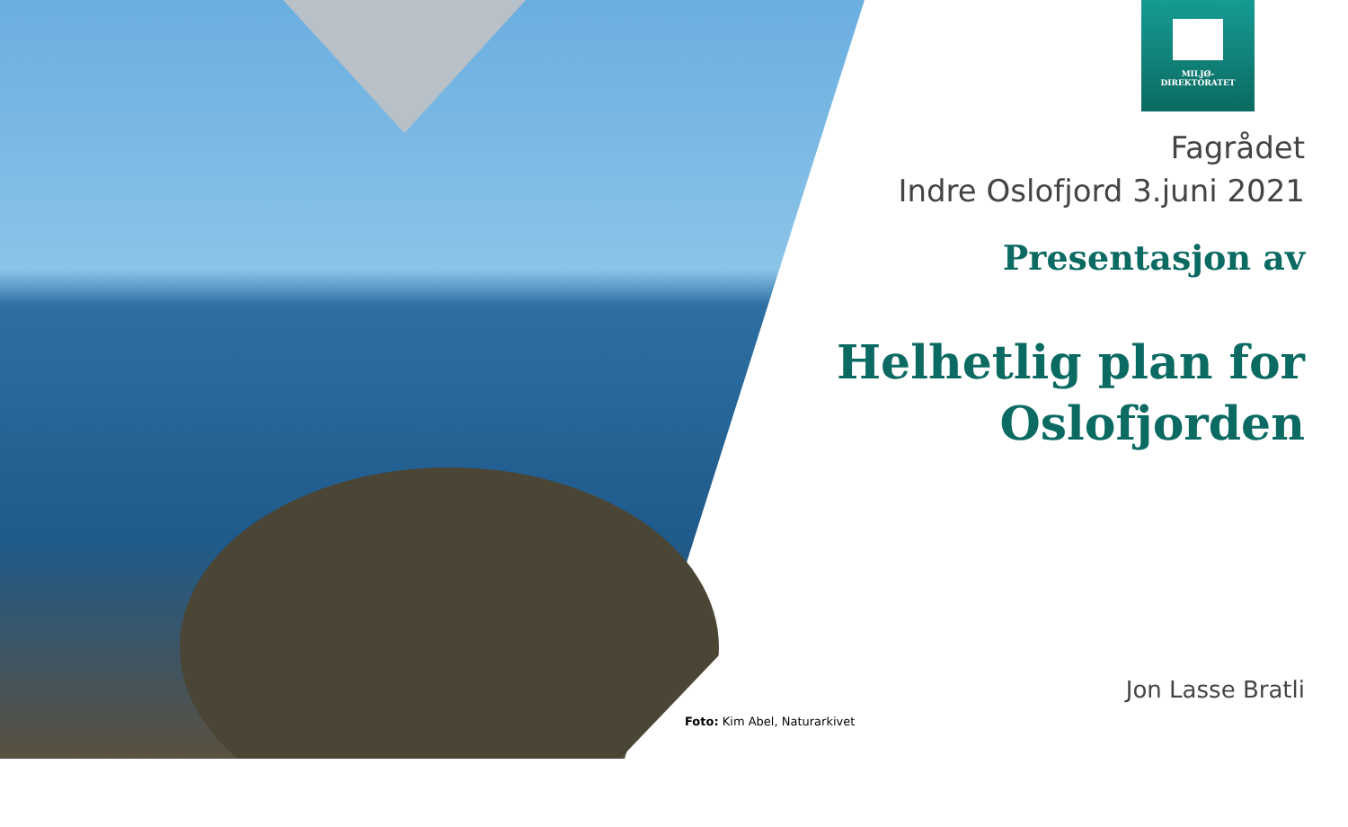MILJØ-
DIREKTORATET
Fagrådet
Indre Oslofjord 3.juni 2021
Presentasjon av
Helhetlig plan for Oslofjorden
Jon Lasse Bratli
Foto: Kim Abel, Naturarkivet